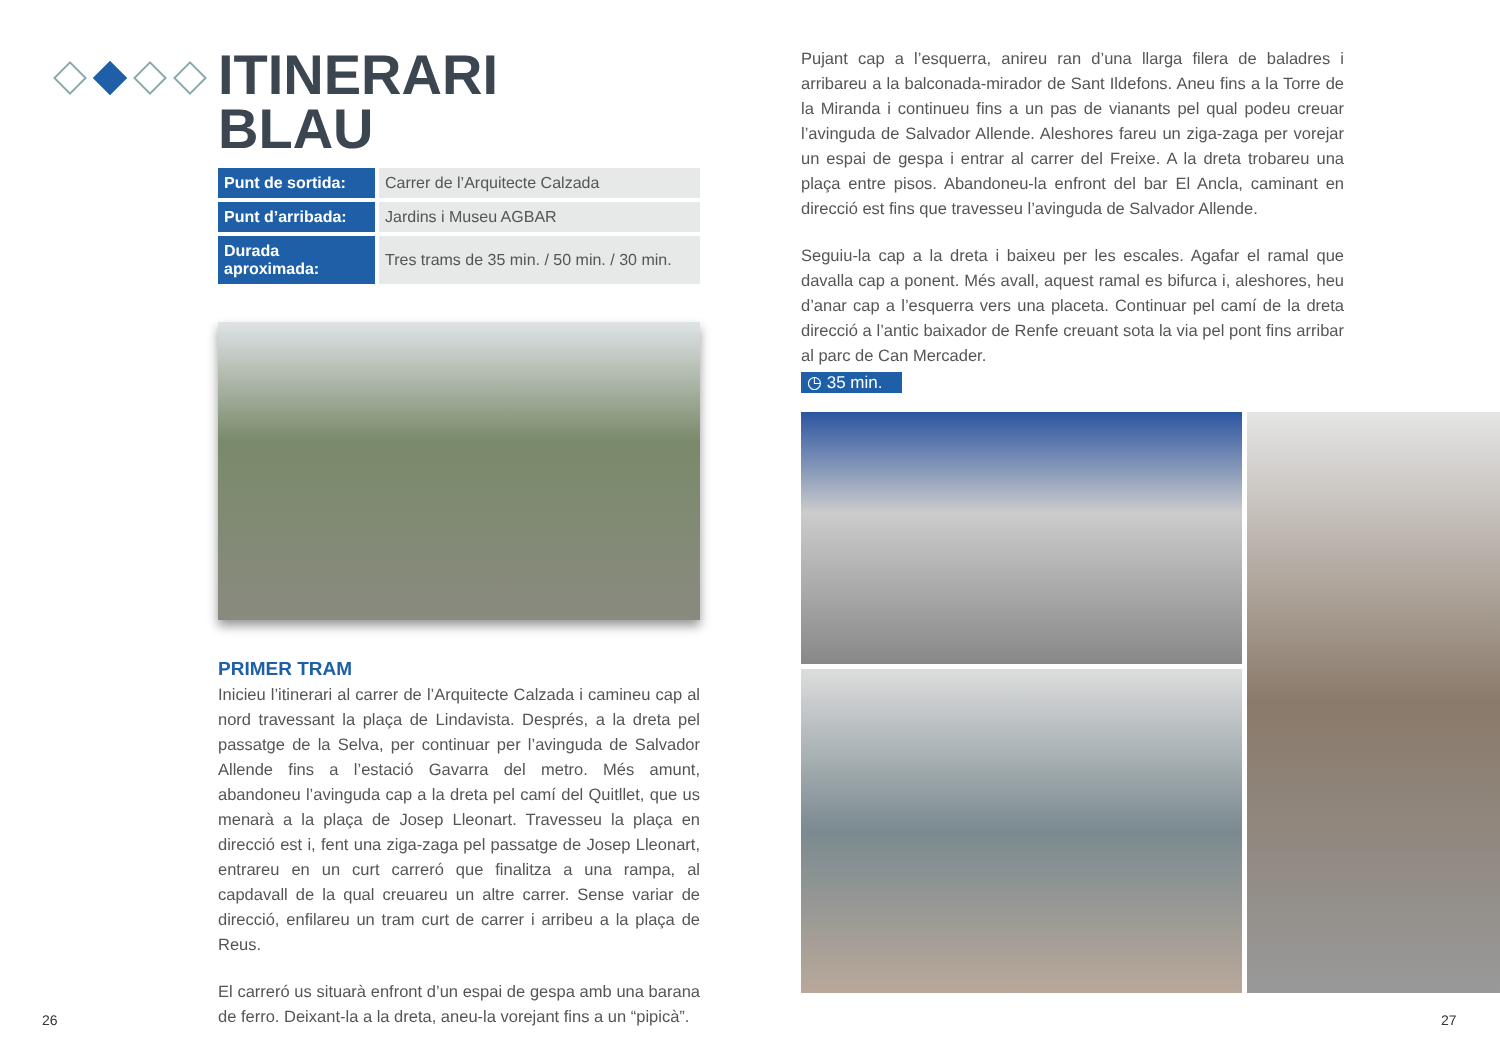ITINERARI
BLAU
| Punt de sortida: | Carrer de l’Arquitecte Calzada |
| Punt d’arribada: | Jardins i Museu AGBAR |
| Durada aproximada: | Tres trams de 35 min. / 50 min. / 30 min. |
PRIMER TRAM
Inicieu l’itinerari al carrer de l’Arquitecte Calzada i camineu cap al nord travessant la plaça de Lindavista. Després, a la dreta pel passatge de la Selva, per continuar per l’avinguda de Salvador Allende fins a l’estació Gavarra del metro. Més amunt, abandoneu l’avinguda cap a la dreta pel camí del Quitllet, que us menarà a la plaça de Josep Lleonart. Travesseu la plaça en direcció est i, fent una ziga-zaga pel passatge de Josep Lleonart, entrareu en un curt carreró que finalitza a una rampa, al capdavall de la qual creuareu un altre carrer. Sense variar de direcció, enfilareu un tram curt de carrer i arribeu a la plaça de Reus.
El carreró us situarà enfront d’un espai de gespa amb una barana de ferro. Deixant-la a la dreta, aneu-la vorejant fins a un “pipicà”.
Pujant cap a l’esquerra, anireu ran d’una llarga filera de baladres i arribareu a la balconada-mirador de Sant Ildefons. Aneu fins a la Torre de la Miranda i continueu fins a un pas de vianants pel qual podeu creuar l’avinguda de Salvador Allende. Aleshores fareu un ziga-zaga per vorejar un espai de gespa i entrar al carrer del Freixe. A la dreta trobareu una plaça entre pisos. Abandoneu-la enfront del bar El Ancla, caminant en direcció est fins que travesseu l’avinguda de Salvador Allende.
Seguiu-la cap a la dreta i baixeu per les escales. Agafar el ramal que davalla cap a ponent. Més avall, aquest ramal es bifurca i, aleshores, heu d’anar cap a l’esquerra vers una placeta. Continuar pel camí de la dreta direcció a l’antic baixador de Renfe creuant sota la via pel pont fins arribar al parc de Can Mercader.
◷ 35 min.
26 27